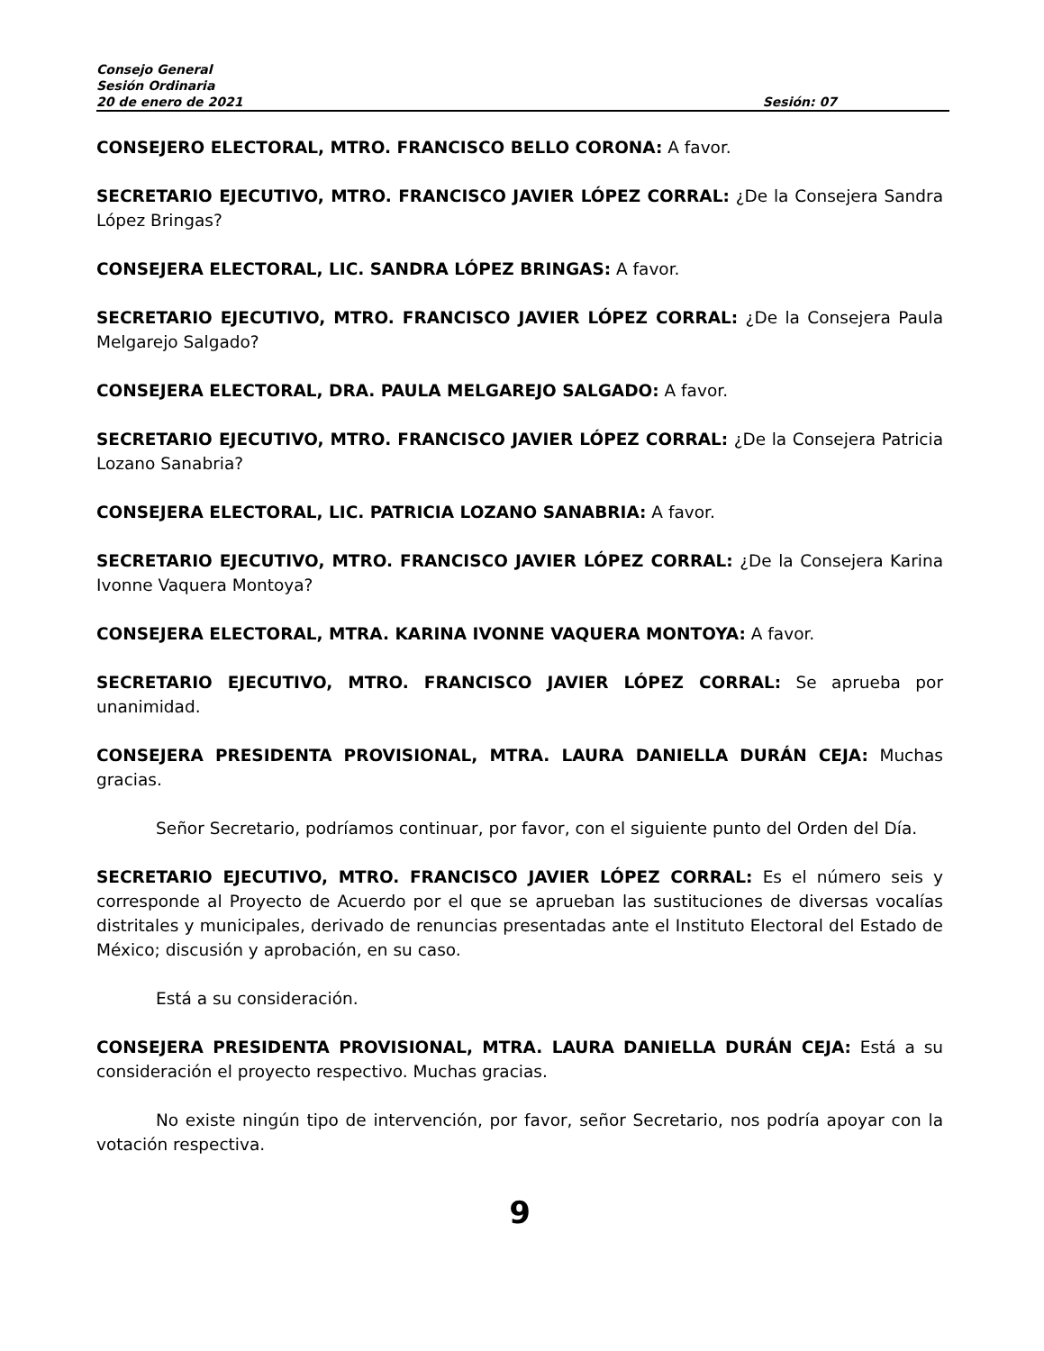Consejo General
Sesión Ordinaria
20 de enero de 2021 Sesión: 07
CONSEJERO ELECTORAL, MTRO. FRANCISCO BELLO CORONA: A favor.
SECRETARIO EJECUTIVO, MTRO. FRANCISCO JAVIER LÓPEZ CORRAL: ¿De la Consejera Sandra López Bringas?
CONSEJERA ELECTORAL, LIC. SANDRA LÓPEZ BRINGAS: A favor.
SECRETARIO EJECUTIVO, MTRO. FRANCISCO JAVIER LÓPEZ CORRAL: ¿De la Consejera Paula Melgarejo Salgado?
CONSEJERA ELECTORAL, DRA. PAULA MELGAREJO SALGADO: A favor.
SECRETARIO EJECUTIVO, MTRO. FRANCISCO JAVIER LÓPEZ CORRAL: ¿De la Consejera Patricia Lozano Sanabria?
CONSEJERA ELECTORAL, LIC. PATRICIA LOZANO SANABRIA: A favor.
SECRETARIO EJECUTIVO, MTRO. FRANCISCO JAVIER LÓPEZ CORRAL: ¿De la Consejera Karina Ivonne Vaquera Montoya?
CONSEJERA ELECTORAL, MTRA. KARINA IVONNE VAQUERA MONTOYA: A favor.
SECRETARIO EJECUTIVO, MTRO. FRANCISCO JAVIER LÓPEZ CORRAL: Se aprueba por unanimidad.
CONSEJERA PRESIDENTA PROVISIONAL, MTRA. LAURA DANIELLA DURÁN CEJA: Muchas gracias.
Señor Secretario, podríamos continuar, por favor, con el siguiente punto del Orden del Día.
SECRETARIO EJECUTIVO, MTRO. FRANCISCO JAVIER LÓPEZ CORRAL: Es el número seis y corresponde al Proyecto de Acuerdo por el que se aprueban las sustituciones de diversas vocalías distritales y municipales, derivado de renuncias presentadas ante el Instituto Electoral del Estado de México; discusión y aprobación, en su caso.
Está a su consideración.
CONSEJERA PRESIDENTA PROVISIONAL, MTRA. LAURA DANIELLA DURÁN CEJA: Está a su consideración el proyecto respectivo. Muchas gracias.
No existe ningún tipo de intervención, por favor, señor Secretario, nos podría apoyar con la votación respectiva.
9